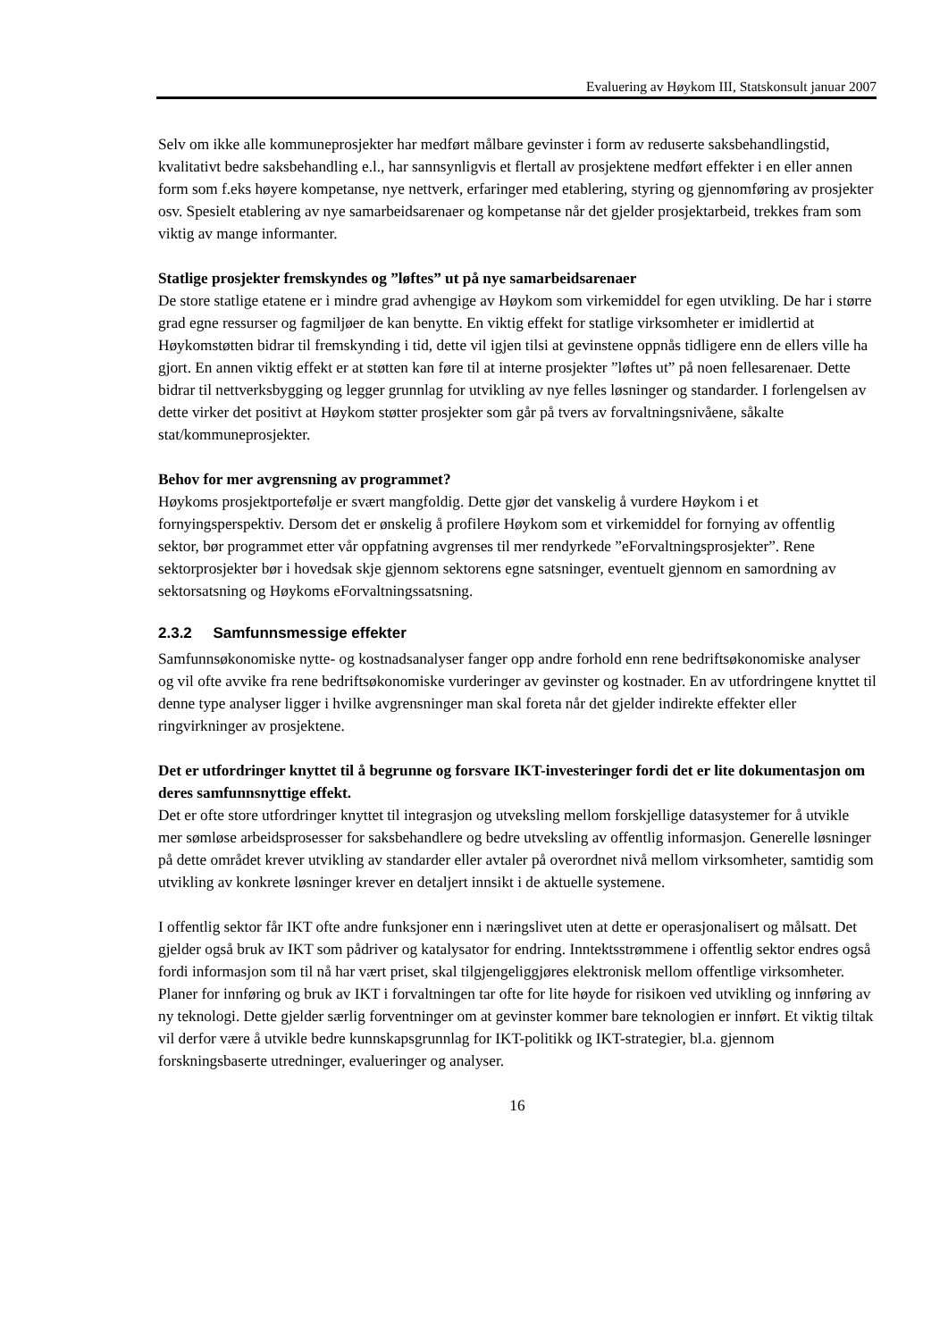Evaluering av Høykom III, Statskonsult januar 2007
Selv om ikke alle kommuneprosjekter har medført målbare gevinster i form av reduserte saksbehandlingstid, kvalitativt bedre saksbehandling e.l., har sannsynligvis et flertall av prosjektene medført effekter i en eller annen form som f.eks høyere kompetanse, nye nettverk, erfaringer med etablering, styring og gjennomføring av prosjekter osv. Spesielt etablering av nye samarbeidsarenaer og kompetanse når det gjelder prosjektarbeid, trekkes fram som viktig av mange informanter.
Statlige prosjekter fremskyndes og ”løftes” ut på nye samarbeidsarenaer
De store statlige etatene er i mindre grad avhengige av Høykom som virkemiddel for egen utvikling. De har i større grad egne ressurser og fagmiljøer de kan benytte. En viktig effekt for statlige virksomheter er imidlertid at Høykomstøtten bidrar til fremskynding i tid, dette vil igjen tilsi at gevinstene oppnås tidligere enn de ellers ville ha gjort. En annen viktig effekt er at støtten kan føre til at interne prosjekter ”løftes ut” på noen fellesarenaer. Dette bidrar til nettverksbygging og legger grunnlag for utvikling av nye felles løsninger og standarder. I forlengelsen av dette virker det positivt at Høykom støtter prosjekter som går på tvers av forvaltningsnivåene, såkalte stat/kommuneprosjekter.
Behov for mer avgrensning av programmet?
Høykoms prosjektportefølje er svært mangfoldig. Dette gjør det vanskelig å vurdere Høykom i et fornyingsperspektiv. Dersom det er ønskelig å profilere Høykom som et virkemiddel for fornying av offentlig sektor, bør programmet etter vår oppfatning avgrenses til mer rendyrkede ”eForvaltningsprosjekter”. Rene sektorprosjekter bør i hovedsak skje gjennom sektorens egne satsninger, eventuelt gjennom en samordning av sektorsatsning og Høykoms eForvaltningssatsning.
2.3.2 Samfunnsmessige effekter
Samfunnsøkonomiske nytte- og kostnadsanalyser fanger opp andre forhold enn rene bedriftsøkonomiske analyser og vil ofte avvike fra rene bedriftsøkonomiske vurderinger av gevinster og kostnader. En av utfordringene knyttet til denne type analyser ligger i hvilke avgrensninger man skal foreta når det gjelder indirekte effekter eller ringvirkninger av prosjektene.
Det er utfordringer knyttet til å begrunne og forsvare IKT-investeringer fordi det er lite dokumentasjon om deres samfunnsnyttige effekt.
Det er ofte store utfordringer knyttet til integrasjon og utveksling mellom forskjellige datasystemer for å utvikle mer sømløse arbeidsprosesser for saksbehandlere og bedre utveksling av offentlig informasjon. Generelle løsninger på dette området krever utvikling av standarder eller avtaler på overordnet nivå mellom virksomheter, samtidig som utvikling av konkrete løsninger krever en detaljert innsikt i de aktuelle systemene.
I offentlig sektor får IKT ofte andre funksjoner enn i næringslivet uten at dette er operasjonalisert og målsatt. Det gjelder også bruk av IKT som pådriver og katalysator for endring. Inntektsstrømmene i offentlig sektor endres også fordi informasjon som til nå har vært priset, skal tilgjengeliggjøres elektronisk mellom offentlige virksomheter. Planer for innføring og bruk av IKT i forvaltningen tar ofte for lite høyde for risikoen ved utvikling og innføring av ny teknologi. Dette gjelder særlig forventninger om at gevinster kommer bare teknologien er innført. Et viktig tiltak vil derfor være å utvikle bedre kunnskapsgrunnlag for IKT-politikk og IKT-strategier, bl.a. gjennom forskningsbaserte utredninger, evalueringer og analyser.
16